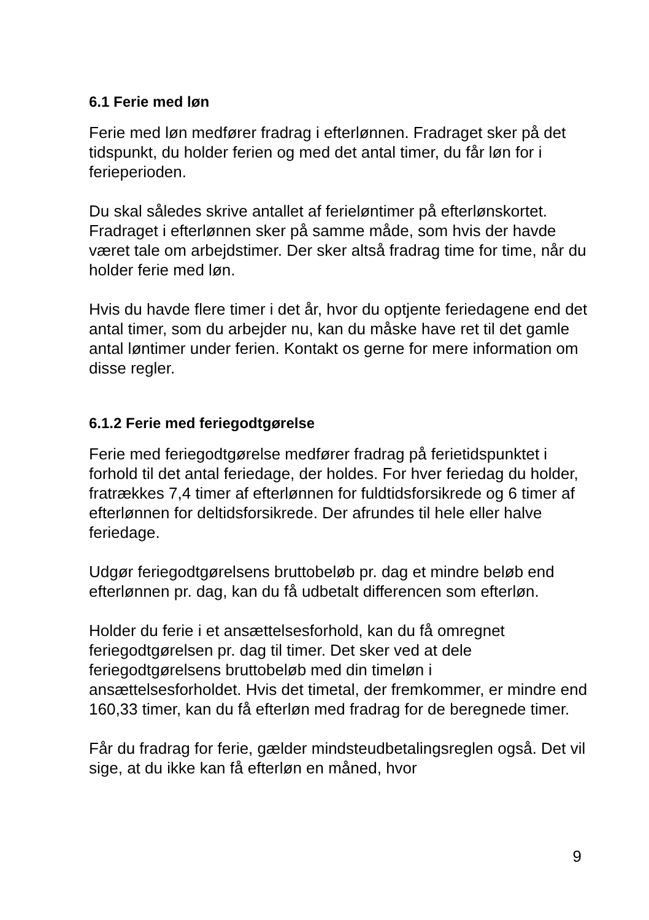6.1 Ferie med løn
Ferie med løn medfører fradrag i efterlønnen. Fradraget sker på det tidspunkt, du holder ferien og med det antal timer, du får løn for i ferieperioden.
Du skal således skrive antallet af ferieløntimer på efterlønskortet. Fradraget i efterlønnen sker på samme måde, som hvis der havde været tale om arbejdstimer. Der sker altså fradrag time for time, når du holder ferie med løn.
Hvis du havde flere timer i det år, hvor du optjente feriedagene end det antal timer, som du arbejder nu, kan du måske have ret til det gamle antal løntimer under ferien. Kontakt os gerne for mere information om disse regler.
6.1.2 Ferie med feriegodtgørelse
Ferie med feriegodtgørelse medfører fradrag på ferietidspunktet i forhold til det antal feriedage, der holdes. For hver feriedag du holder, fratrækkes 7,4 timer af efterlønnen for fuldtidsforsikrede og 6 timer af efterlønnen for deltidsforsikrede. Der afrundes til hele eller halve feriedage.
Udgør feriegodtgørelsens bruttobeløb pr. dag et mindre beløb end efterlønnen pr. dag, kan du få udbetalt differencen som efterløn.
Holder du ferie i et ansættelsesforhold, kan du få omregnet feriegodtgørelsen pr. dag til timer. Det sker ved at dele feriegodtgørelsens bruttobeløb med din timeløn i ansættelsesforholdet. Hvis det timetal, der fremkommer, er mindre end 160,33 timer, kan du få efterløn med fradrag for de beregnede timer.
Får du fradrag for ferie, gælder mindsteudbetalingsreglen også. Det vil sige, at du ikke kan få efterløn en måned, hvor
9